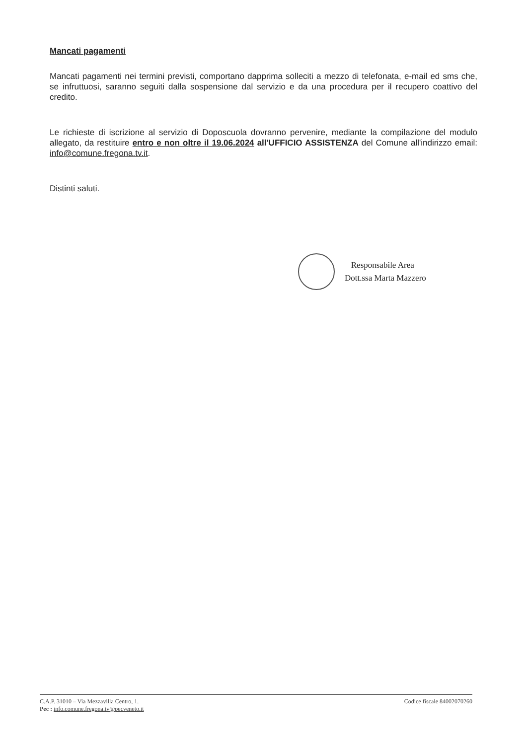Mancati pagamenti
Mancati pagamenti nei termini previsti, comportano dapprima solleciti a mezzo di telefonata, e-mail ed sms che, se infruttuosi, saranno seguiti dalla sospensione dal servizio e da una procedura per il recupero coattivo del credito.
Le richieste di iscrizione al servizio di Doposcuola dovranno pervenire, mediante la compilazione del modulo allegato, da restituire entro e non oltre il 19.06.2024 all'UFFICIO ASSISTENZA del Comune all'indirizzo email: info@comune.fregona.tv.it.
Distinti saluti.
Responsabile Area
Dott.ssa Marta Mazzero
C.A.P. 31010 – Via Mezzavilla Centro, 1.
Pec : info.comune.fregona.tv@pecveneto.it
Codice fiscale 84002070260